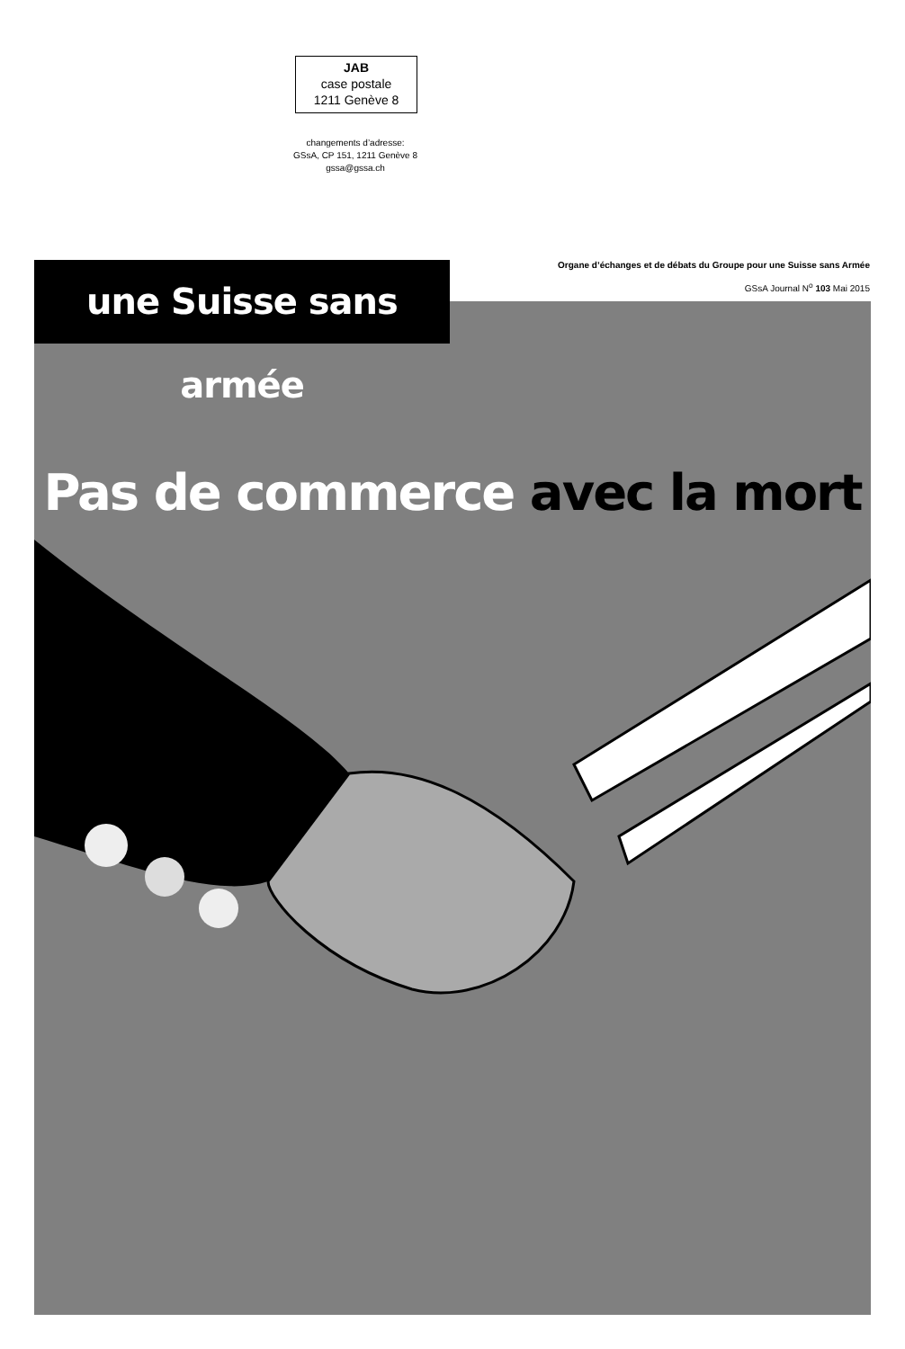JAB
case postale
1211 Genève 8
changements d’adresse:
GSsA, CP 151, 1211 Genève 8
gssa@gssa.ch
une Suisse sans armée
Organe d’échanges et de débats du Groupe pour une Suisse sans Armée
GSsA Journal N<sup>o</sup> 103 Mai 2015
Pas de commerce avec la mort